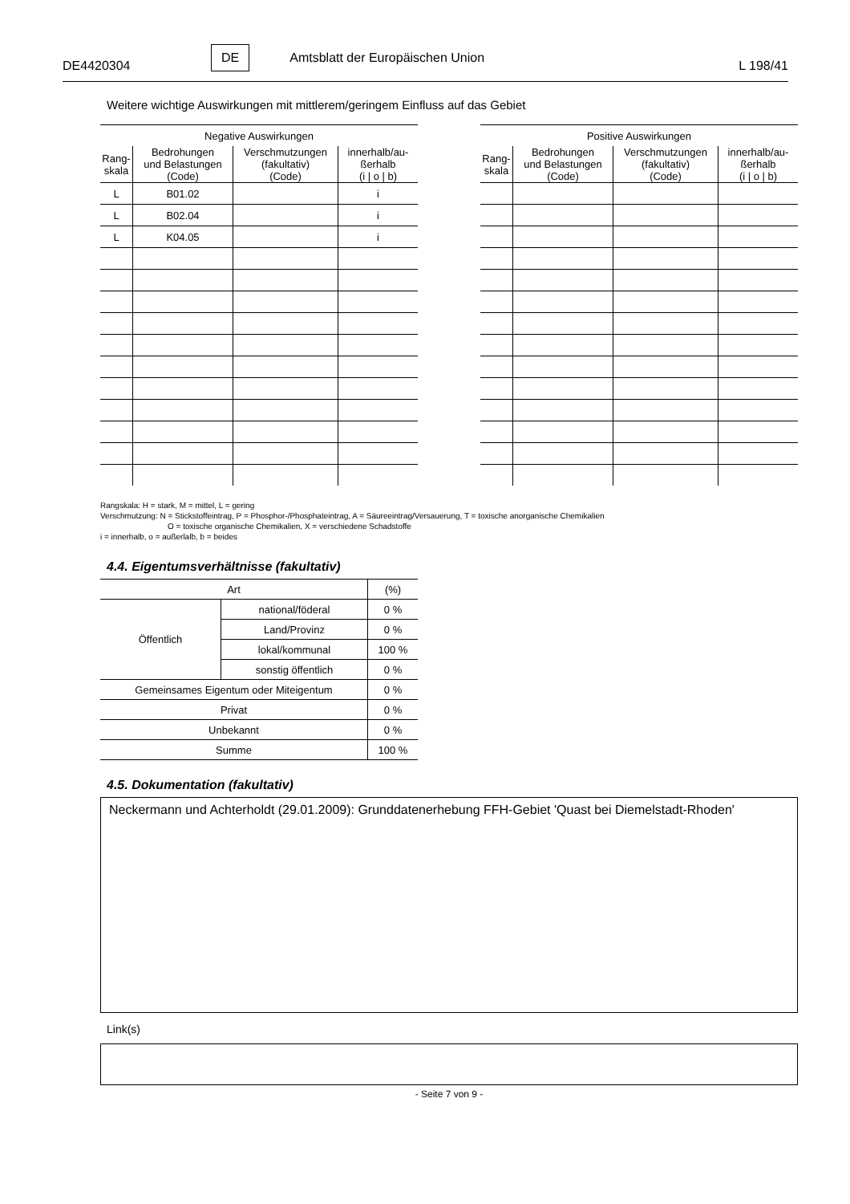DE4420304
DE Amtsblatt der Europäischen Union
L 198/41
Weitere wichtige Auswirkungen mit mittlerem/geringem Einfluss auf das Gebiet
| Negative Auswirkungen | | | |
| Rang- skala | Bedrohungen und Belastungen (Code) | Verschmutzungen (fakultativ) (Code) | innerhalb/au- ßerhalb (i / o / b) |
| L | B01.02 | | i |
| L | B02.04 | | i |
| L | K04.05 | | i |
| Positive Auswirkungen | | | |
| Rang- skala | Bedrohungen und Belastungen (Code) | Verschmutzungen (fakultativ) (Code) | innerhalb/au- ßerhalb (i / o / b) |
Rangskala: H = stark, M = mittel, L = gering
Verschmutzung: N = Stickstoffeintrag, P = Phosphor-/Phosphateintrag, A = Säureeintrag/Versauerung, T = toxische anorganische Chemikalien
O = toxische organische Chemikalien, X = verschiedene Schadstoffe
i = innerhalb, o = außerlalb, b = beides
4.4. Eigentumsverhältnisse (fakultativ)
| Art | | (%) |
| Öffentlich | national/föderal | 0 % |
| | Land/Provinz | 0 % |
| | lokal/kommunal | 100 % |
| | sonstig öffentlich | 0 % |
| Gemeinsames Eigentum oder Miteigentum | | 0 % |
| Privat | | 0 % |
| Unbekannt | | 0 % |
| Summe | | 100 % |
4.5. Dokumentation (fakultativ)
Neckermann und Achterholdt (29.01.2009): Grunddatenerhebung FFH-Gebiet 'Quast bei Diemelstadt-Rhoden'
Link(s)
- Seite 7 von 9 -